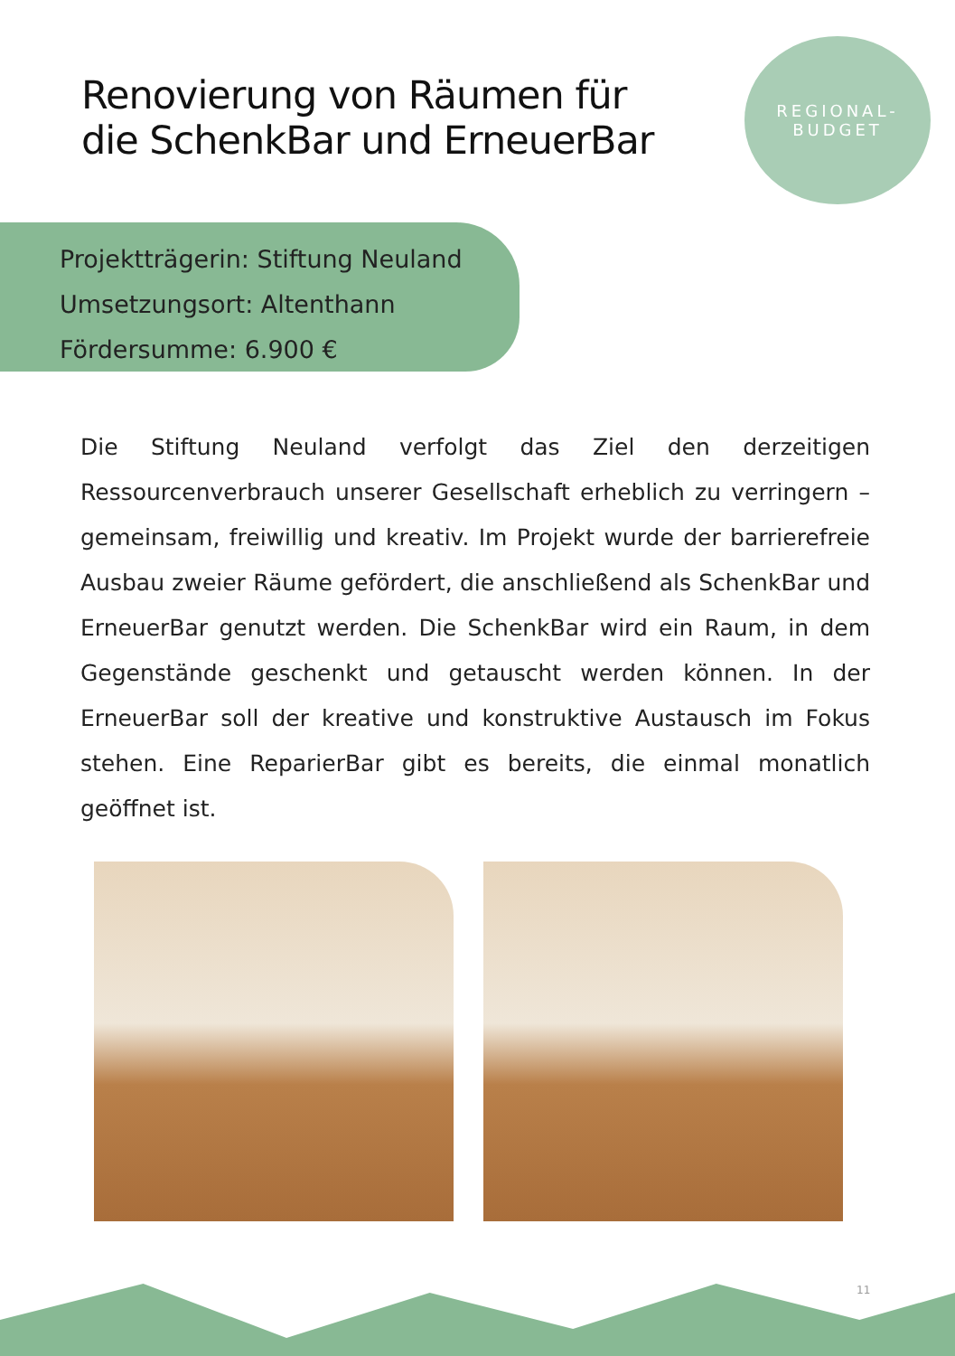Renovierung von Räumen für
die SchenkBar und ErneuerBar
REGIONAL-
BUDGET
Projektträgerin: Stiftung Neuland
Umsetzungsort: Altenthann
Fördersumme: 6.900 €
Die Stiftung Neuland verfolgt das Ziel den derzeitigen Ressourcenverbrauch unserer Gesellschaft erheblich zu verringern – gemeinsam, freiwillig und kreativ. Im Projekt wurde der barrierefreie Ausbau zweier Räume gefördert, die anschließend als SchenkBar und ErneuerBar genutzt werden. Die SchenkBar wird ein Raum, in dem Gegenstände geschenkt und getauscht werden können. In der ErneuerBar soll der kreative und konstruktive Austausch im Fokus stehen. Eine ReparierBar gibt es bereits, die einmal monatlich geöffnet ist.
11